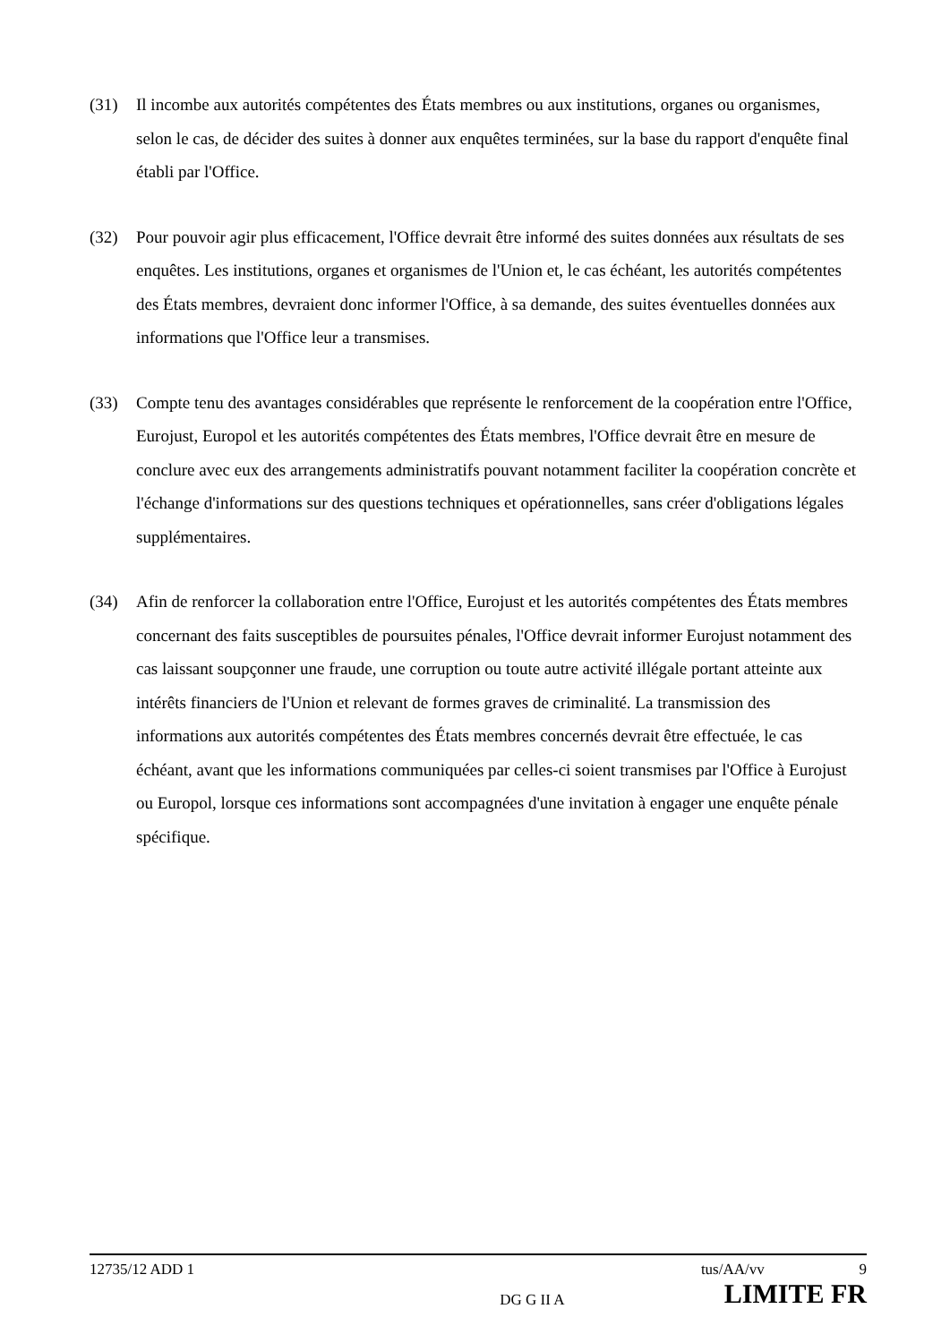(31) Il incombe aux autorités compétentes des États membres ou aux institutions, organes ou organismes, selon le cas, de décider des suites à donner aux enquêtes terminées, sur la base du rapport d'enquête final établi par l'Office.
(32) Pour pouvoir agir plus efficacement, l'Office devrait être informé des suites données aux résultats de ses enquêtes. Les institutions, organes et organismes de l'Union et, le cas échéant, les autorités compétentes des États membres, devraient donc informer l'Office, à sa demande, des suites éventuelles données aux informations que l'Office leur a transmises.
(33) Compte tenu des avantages considérables que représente le renforcement de la coopération entre l'Office, Eurojust, Europol et les autorités compétentes des États membres, l'Office devrait être en mesure de conclure avec eux des arrangements administratifs pouvant notamment faciliter la coopération concrète et l'échange d'informations sur des questions techniques et opérationnelles, sans créer d'obligations légales supplémentaires.
(34) Afin de renforcer la collaboration entre l'Office, Eurojust et les autorités compétentes des États membres concernant des faits susceptibles de poursuites pénales, l'Office devrait informer Eurojust notamment des cas laissant soupçonner une fraude, une corruption ou toute autre activité illégale portant atteinte aux intérêts financiers de l'Union et relevant de formes graves de criminalité. La transmission des informations aux autorités compétentes des États membres concernés devrait être effectuée, le cas échéant, avant que les informations communiquées par celles-ci soient transmises par l'Office à Eurojust ou Europol, lorsque ces informations sont accompagnées d'une invitation à engager une enquête pénale spécifique.
12735/12 ADD 1 tus/AA/vv 9
DG G II A LIMITE FR